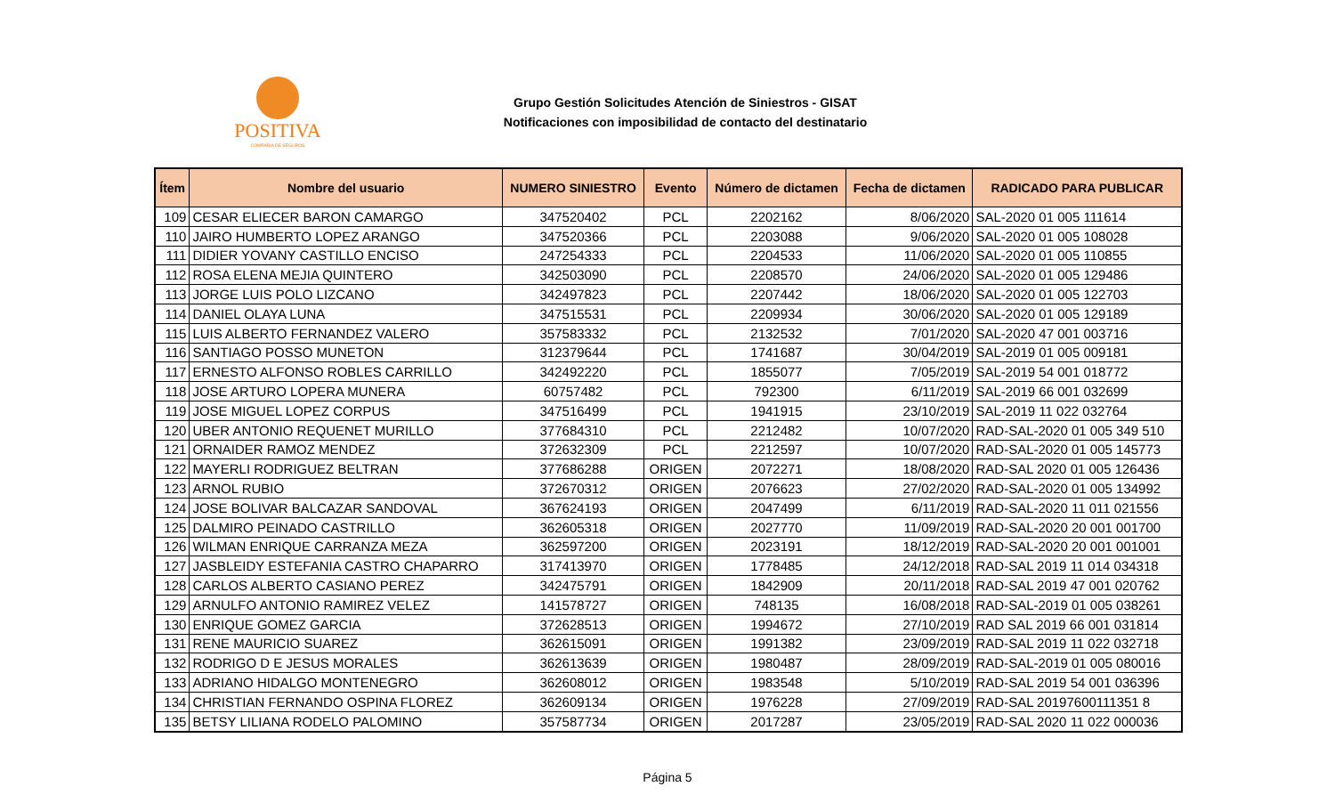POSITIVA
COMPAÑIA DE SEGUROS
Grupo Gestión Solicitudes Atención de Siniestros - GISAT
Notificaciones con imposibilidad de contacto del destinatario
| Ítem | Nombre del usuario | NUMERO SINIESTRO | Evento | Número de dictamen | Fecha de dictamen | RADICADO PARA PUBLICAR |
| --- | --- | --- | --- | --- | --- | --- |
| 109 | CESAR ELIECER BARON CAMARGO | 347520402 | PCL | 2202162 | 8/06/2020 | SAL-2020 01 005 111614 |
| 110 | JAIRO HUMBERTO LOPEZ ARANGO | 347520366 | PCL | 2203088 | 9/06/2020 | SAL-2020 01 005 108028 |
| 111 | DIDIER YOVANY CASTILLO ENCISO | 247254333 | PCL | 2204533 | 11/06/2020 | SAL-2020 01 005 110855 |
| 112 | ROSA ELENA MEJIA QUINTERO | 342503090 | PCL | 2208570 | 24/06/2020 | SAL-2020 01 005 129486 |
| 113 | JORGE LUIS POLO LIZCANO | 342497823 | PCL | 2207442 | 18/06/2020 | SAL-2020 01 005 122703 |
| 114 | DANIEL OLAYA LUNA | 347515531 | PCL | 2209934 | 30/06/2020 | SAL-2020 01 005 129189 |
| 115 | LUIS ALBERTO FERNANDEZ VALERO | 357583332 | PCL | 2132532 | 7/01/2020 | SAL-2020 47 001 003716 |
| 116 | SANTIAGO POSSO MUNETON | 312379644 | PCL | 1741687 | 30/04/2019 | SAL-2019 01 005 009181 |
| 117 | ERNESTO ALFONSO ROBLES CARRILLO | 342492220 | PCL | 1855077 | 7/05/2019 | SAL-2019 54 001 018772 |
| 118 | JOSE ARTURO LOPERA MUNERA | 60757482 | PCL | 792300 | 6/11/2019 | SAL-2019 66 001 032699 |
| 119 | JOSE MIGUEL LOPEZ CORPUS | 347516499 | PCL | 1941915 | 23/10/2019 | SAL-2019 11 022 032764 |
| 120 | UBER ANTONIO REQUENET MURILLO | 377684310 | PCL | 2212482 | 10/07/2020 | RAD-SAL-2020 01 005 349 510 |
| 121 | ORNAIDER RAMOZ MENDEZ | 372632309 | PCL | 2212597 | 10/07/2020 | RAD-SAL-2020 01 005 145773 |
| 122 | MAYERLI RODRIGUEZ BELTRAN | 377686288 | ORIGEN | 2072271 | 18/08/2020 | RAD-SAL 2020 01 005 126436 |
| 123 | ARNOL RUBIO | 372670312 | ORIGEN | 2076623 | 27/02/2020 | RAD-SAL-2020 01 005 134992 |
| 124 | JOSE BOLIVAR BALCAZAR SANDOVAL | 367624193 | ORIGEN | 2047499 | 6/11/2019 | RAD-SAL-2020 11 011 021556 |
| 125 | DALMIRO PEINADO CASTRILLO | 362605318 | ORIGEN | 2027770 | 11/09/2019 | RAD-SAL-2020 20 001 001700 |
| 126 | WILMAN ENRIQUE CARRANZA MEZA | 362597200 | ORIGEN | 2023191 | 18/12/2019 | RAD-SAL-2020 20 001 001001 |
| 127 | JASBLEIDY ESTEFANIA CASTRO CHAPARRO | 317413970 | ORIGEN | 1778485 | 24/12/2018 | RAD-SAL 2019 11 014 034318 |
| 128 | CARLOS ALBERTO CASIANO PEREZ | 342475791 | ORIGEN | 1842909 | 20/11/2018 | RAD-SAL 2019 47 001 020762 |
| 129 | ARNULFO ANTONIO RAMIREZ VELEZ | 141578727 | ORIGEN | 748135 | 16/08/2018 | RAD-SAL-2019 01 005 038261 |
| 130 | ENRIQUE GOMEZ GARCIA | 372628513 | ORIGEN | 1994672 | 27/10/2019 | RAD SAL 2019 66 001 031814 |
| 131 | RENE MAURICIO SUAREZ | 362615091 | ORIGEN | 1991382 | 23/09/2019 | RAD-SAL 2019 11 022 032718 |
| 132 | RODRIGO D E JESUS MORALES | 362613639 | ORIGEN | 1980487 | 28/09/2019 | RAD-SAL-2019 01 005 080016 |
| 133 | ADRIANO HIDALGO MONTENEGRO | 362608012 | ORIGEN | 1983548 | 5/10/2019 | RAD-SAL 2019 54 001 036396 |
| 134 | CHRISTIAN FERNANDO OSPINA FLOREZ | 362609134 | ORIGEN | 1976228 | 27/09/2019 | RAD-SAL 20197600111351 8 |
| 135 | BETSY LILIANA RODELO PALOMINO | 357587734 | ORIGEN | 2017287 | 23/05/2019 | RAD-SAL 2020 11 022 000036 |
Página 5